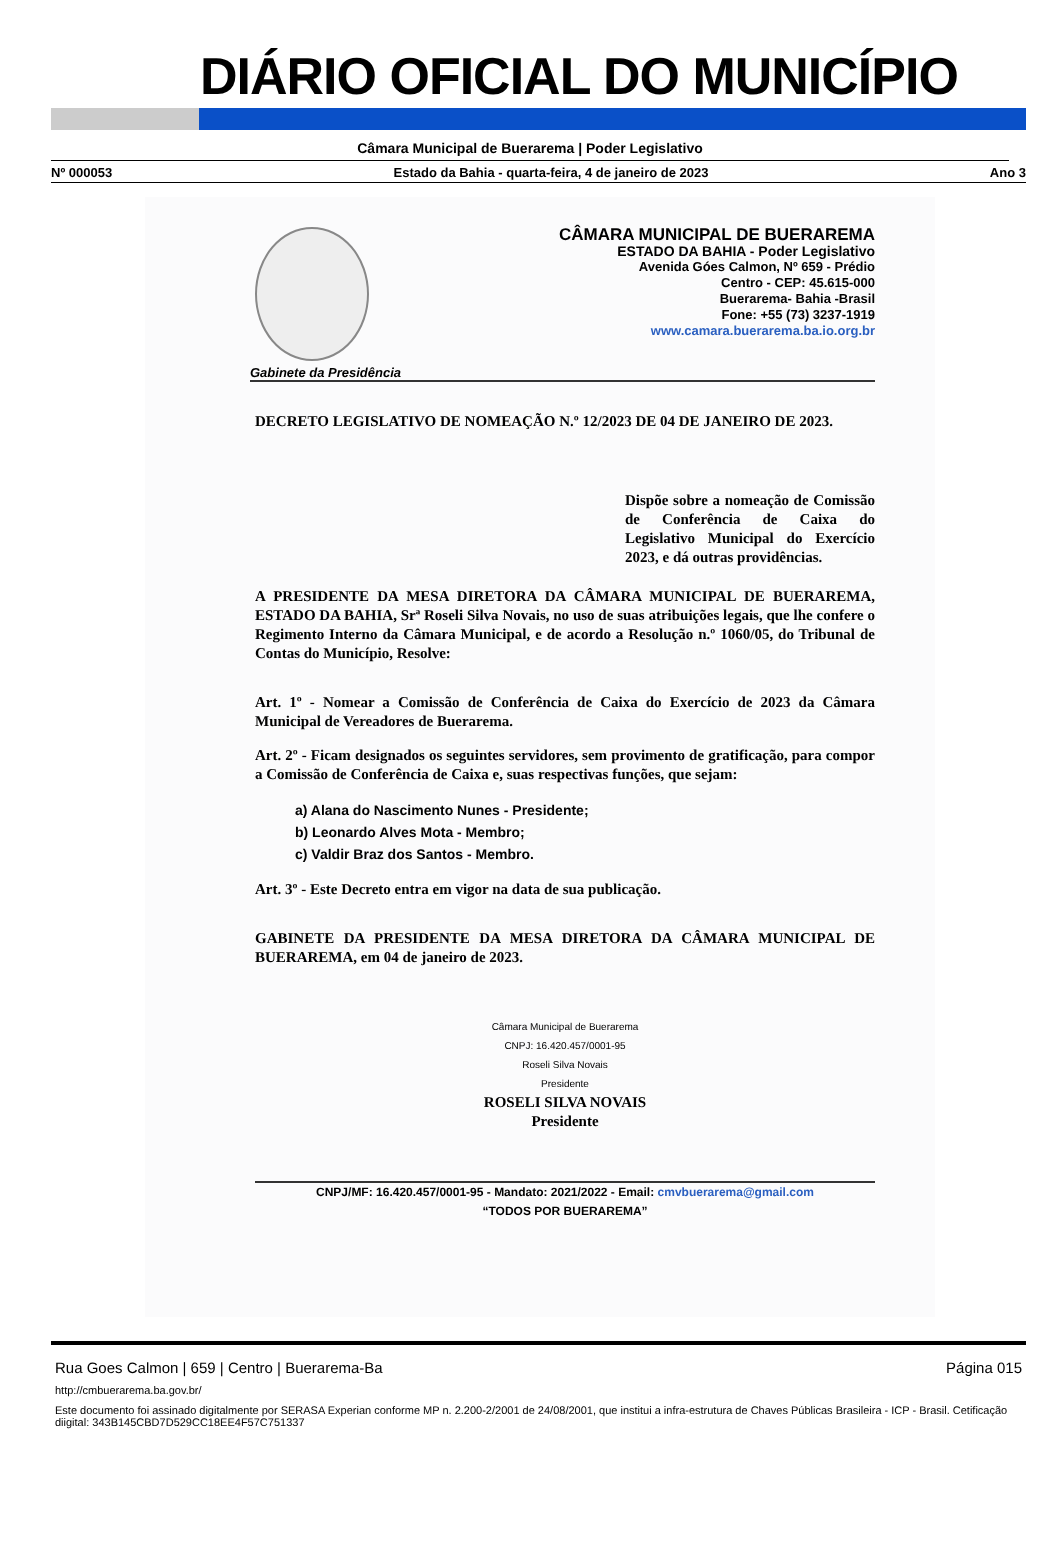DIÁRIO OFICIAL DO MUNICÍPIO
Câmara Municipal de Buerarema | Poder Legislativo
Nº 000053 Estado da Bahia - quarta-feira, 4 de janeiro de 2023 Ano 3
CÂMARA MUNICIPAL DE BUERAREMA
ESTADO DA BAHIA - Poder Legislativo
Avenida Góes Calmon, Nº 659 - Prédio
Centro - CEP: 45.615-000
Buerarema- Bahia -Brasil
Fone: +55 (73) 3237-1919
www.camara.buerarema.ba.io.org.br
Gabinete da Presidência
DECRETO LEGISLATIVO DE NOMEAÇÃO N.º 12/2023 DE 04 DE JANEIRO DE 2023.
Dispõe sobre a nomeação de Comissão de Conferência de Caixa do Legislativo Municipal do Exercício 2023, e dá outras providências.
A PRESIDENTE DA MESA DIRETORA DA CÂMARA MUNICIPAL DE BUERAREMA, ESTADO DA BAHIA, Srª Roseli Silva Novais, no uso de suas atribuições legais, que lhe confere o Regimento Interno da Câmara Municipal, e de acordo a Resolução n.º 1060/05, do Tribunal de Contas do Município, Resolve:
Art. 1º - Nomear a Comissão de Conferência de Caixa do Exercício de 2023 da Câmara Municipal de Vereadores de Buerarema.
Art. 2º - Ficam designados os seguintes servidores, sem provimento de gratificação, para compor a Comissão de Conferência de Caixa e, suas respectivas funções, que sejam:
a) Alana do Nascimento Nunes - Presidente;
b) Leonardo Alves Mota - Membro;
c) Valdir Braz dos Santos - Membro.
Art. 3º - Este Decreto entra em vigor na data de sua publicação.
GABINETE DA PRESIDENTE DA MESA DIRETORA DA CÂMARA MUNICIPAL DE BUERAREMA, em 04 de janeiro de 2023.
Câmara Municipal de Buerarema
CNPJ: 16.420.457/0001-95
Roseli Silva Novais
Presidente
ROSELI SILVA NOVAIS
Presidente
CNPJ/MF: 16.420.457/0001-95 - Mandato: 2021/2022 - Email: cmvbuerarema@gmail.com
“TODOS POR BUERAREMA”
Rua Goes Calmon | 659 | Centro | Buerarema-Ba Página 015
http://cmbuerarema.ba.gov.br/
Este documento foi assinado digitalmente por SERASA Experian conforme MP n. 2.200-2/2001 de 24/08/2001, que institui a infra-estrutura de Chaves Públicas Brasileira - ICP - Brasil. Cetificação diigital: 343B145CBD7D529CC18EE4F57C751337